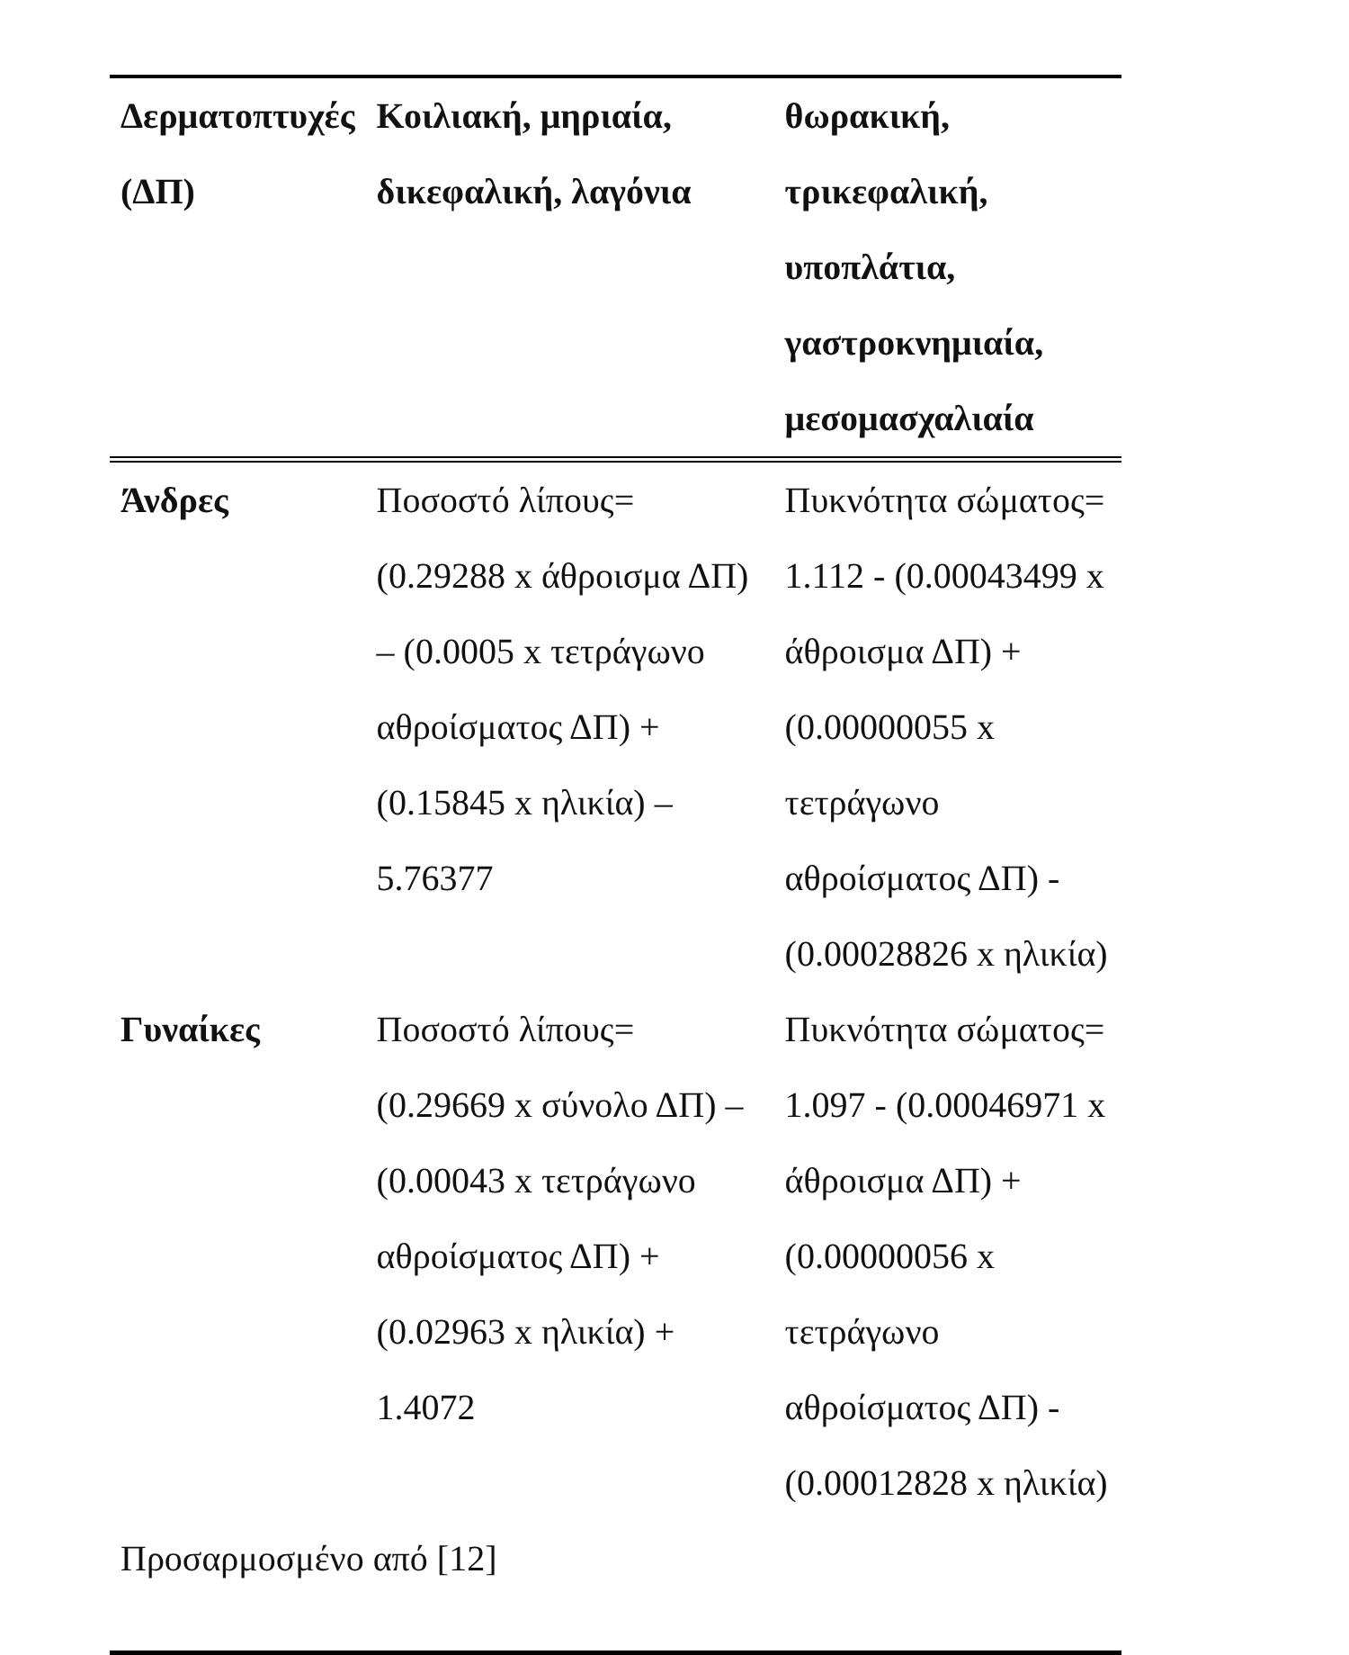| Δερματοπτυχές (ΔΠ) | Κοιλιακή, μηριαία, δικεφαλική, λαγόνια | θωρακική, τρικεφαλική, υποπλάτια, γαστροκνημιαία, μεσομασχαλιαία |
| --- | --- | --- |
| Άνδρες | Ποσοστό λίπους= (0.29288 x άθροισμα ΔΠ) – (0.0005 x τετράγωνο αθροίσματος ΔΠ) + (0.15845 x ηλικία) – 5.76377 | Πυκνότητα σώματος= 1.112 - (0.00043499 x άθροισμα ΔΠ) + (0.00000055 x τετράγωνο αθροίσματος ΔΠ) - (0.00028826 x ηλικία) |
| Γυναίκες | Ποσοστό λίπους= (0.29669 x σύνολο ΔΠ) – (0.00043 x τετράγωνο αθροίσματος ΔΠ) + (0.02963 x ηλικία) + 1.4072 | Πυκνότητα σώματος= 1.097 - (0.00046971 x άθροισμα ΔΠ) + (0.00000056 x τετράγωνο αθροίσματος ΔΠ) - (0.00012828 x ηλικία) |
| Προσαρμοσμένο από [12] | | |